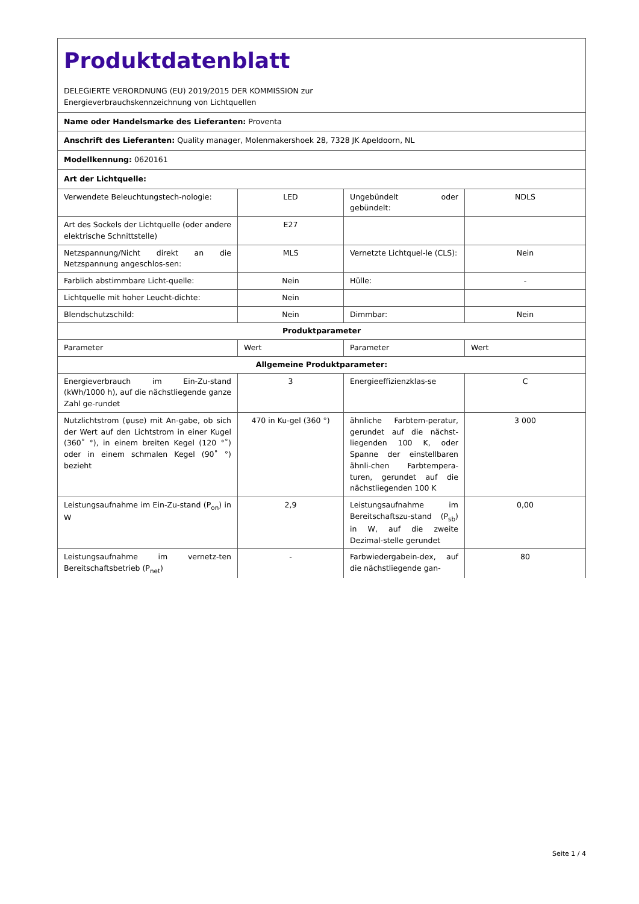| Produktdatenblatt DELEGIERTE VERORDNUNG (EU) 2019/2015 DER KOMMISSION zur Energieverbrauchskennzeichnung von Lichtquellen | | | |
| Name oder Handelsmarke des Lieferanten: Proventa | | | |
| Anschrift des Lieferanten: Quality manager, Molenmakershoek 28, 7328 JK Apeldoorn, NL | | | |
| Modellkennung: 0620161 | | | |
| Art der Lichtquelle: | | | |
| Verwendete Beleuchtungstech-nologie: | LED | Ungebündelt oder gebündelt: | NDLS |
| Art des Sockels der Lichtquelle (oder andere elektrische Schnittstelle) | E27 | | |
| Netzspannung/Nicht direkt an die Netzspannung angeschlos-sen: | MLS | Vernetzte Lichtquel-le (CLS): | Nein |
| Farblich abstimmbare Licht-quelle: | Nein | Hülle: | - |
| Lichtquelle mit hoher Leucht-dichte: | Nein | | |
| Blendschutzschild: | Nein | Dimmbar: | Nein |
| Produktparameter | | | |
| Parameter | Wert | Parameter | Wert |
| Allgemeine Produktparameter: | | | |
| Energieverbrauch im Ein-Zu-stand (kWh/1000 h), auf die nächstliegende ganze Zahl ge-rundet | 3 | Energieeffizienzklas-se | C |
| Nutzlichtstrom (φuse) mit An-gabe, ob sich der Wert auf den Lichtstrom in einer Kugel (360˚ °), in einem breiten Kegel (120 °˚) oder in einem schmalen Kegel (90˚ °) bezieht | 470 in Ku-gel (360 °) | ähnliche Farbtem-peratur, gerundet auf die nächst-liegenden 100 K, oder Spanne der einstellbaren ähnli-chen Farbtempera-turen, gerundet auf die nächstliegenden 100 K | 3 000 |
| Leistungsaufnahme im Ein-Zu-stand (P<sub>on</sub>) in W | 2,9 | Leistungsaufnahme im Bereitschaftszu-stand (P<sub>sb</sub>) in W, auf die zweite Dezimal-stelle gerundet | 0,00 |
| Leistungsaufnahme im vernetz-ten Bereitschaftsbetrieb (P<sub>net</sub>) | - | Farbwiedergabein-dex, auf die nächstliegende gan- | 80 |
Seite 1 / 4